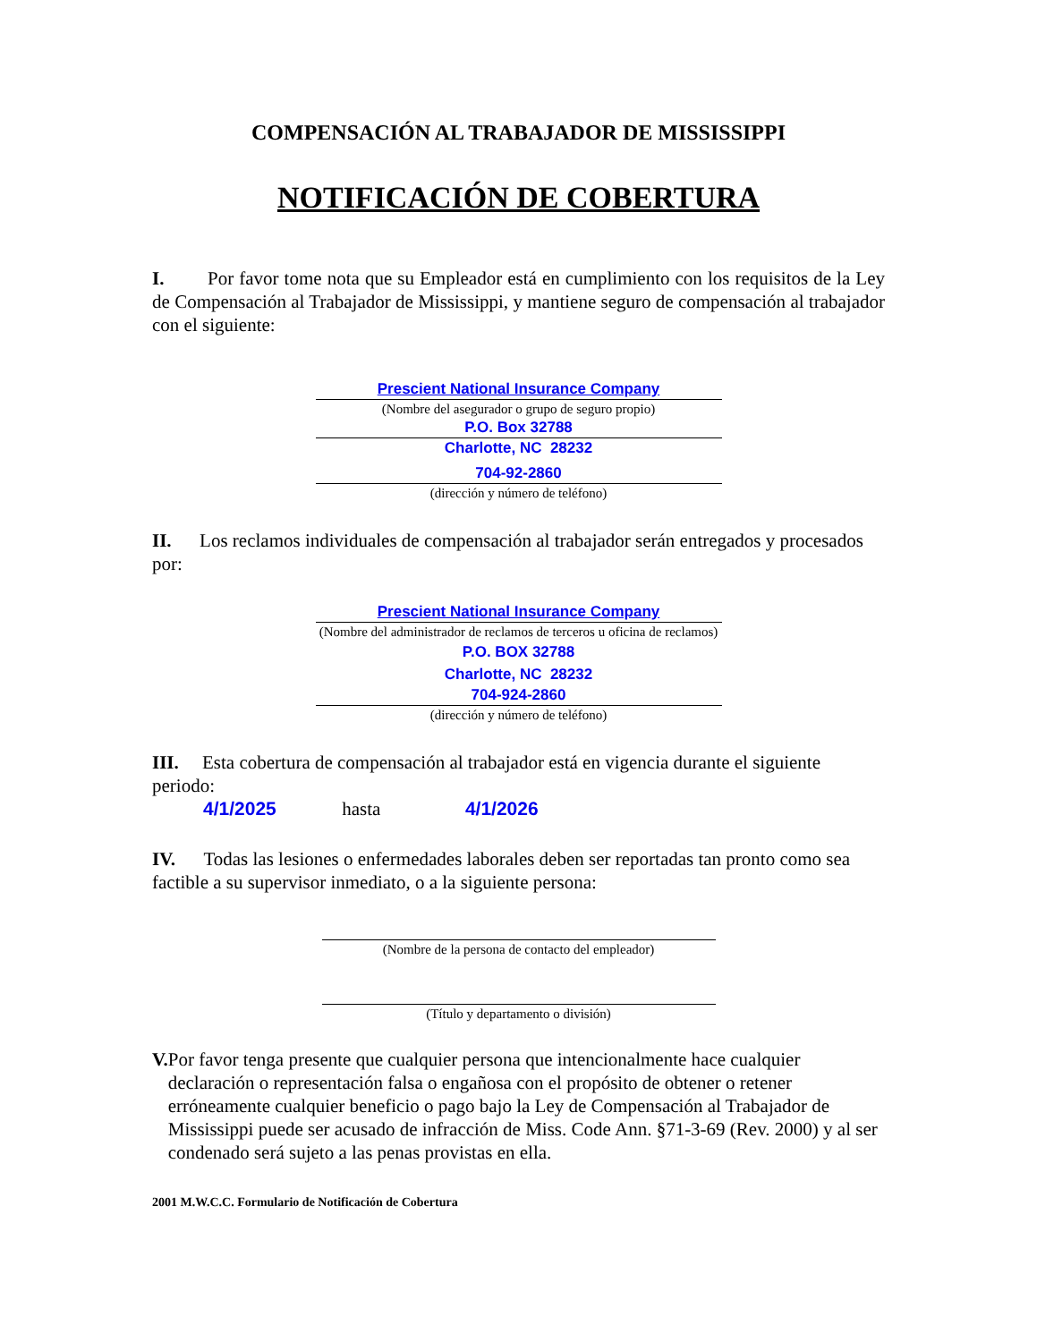COMPENSACIÓN AL TRABAJADOR DE MISSISSIPPI
NOTIFICACIÓN DE COBERTURA
I. Por favor tome nota que su Empleador está en cumplimiento con los requisitos de la Ley de Compensación al Trabajador de Mississippi, y mantiene seguro de compensación al trabajador con el siguiente:
Prescient National Insurance Company
(Nombre del asegurador o grupo de seguro propio)
P.O. Box 32788
Charlotte, NC 28232
704-92-2860
(dirección y número de teléfono)
II. Los reclamos individuales de compensación al trabajador serán entregados y procesados por:
Prescient National Insurance Company
(Nombre del administrador de reclamos de terceros u oficina de reclamos)
P.O. BOX 32788
Charlotte, NC 28232
704-924-2860
(dirección y número de teléfono)
III. Esta cobertura de compensación al trabajador está en vigencia durante el siguiente periodo:
4/1/2025 hasta 4/1/2026
IV. Todas las lesiones o enfermedades laborales deben ser reportadas tan pronto como sea factible a su supervisor inmediato, o a la siguiente persona:
(Nombre de la persona de contacto del empleador)
(Título y departamento o división)
V. Por favor tenga presente que cualquier persona que intencionalmente hace cualquier declaración o representación falsa o engañosa con el propósito de obtener o retener erróneamente cualquier beneficio o pago bajo la Ley de Compensación al Trabajador de Mississippi puede ser acusado de infracción de Miss. Code Ann. §71-3-69 (Rev. 2000) y al ser condenado será sujeto a las penas provistas en ella.
2001 M.W.C.C. Formulario de Notificación de Cobertura